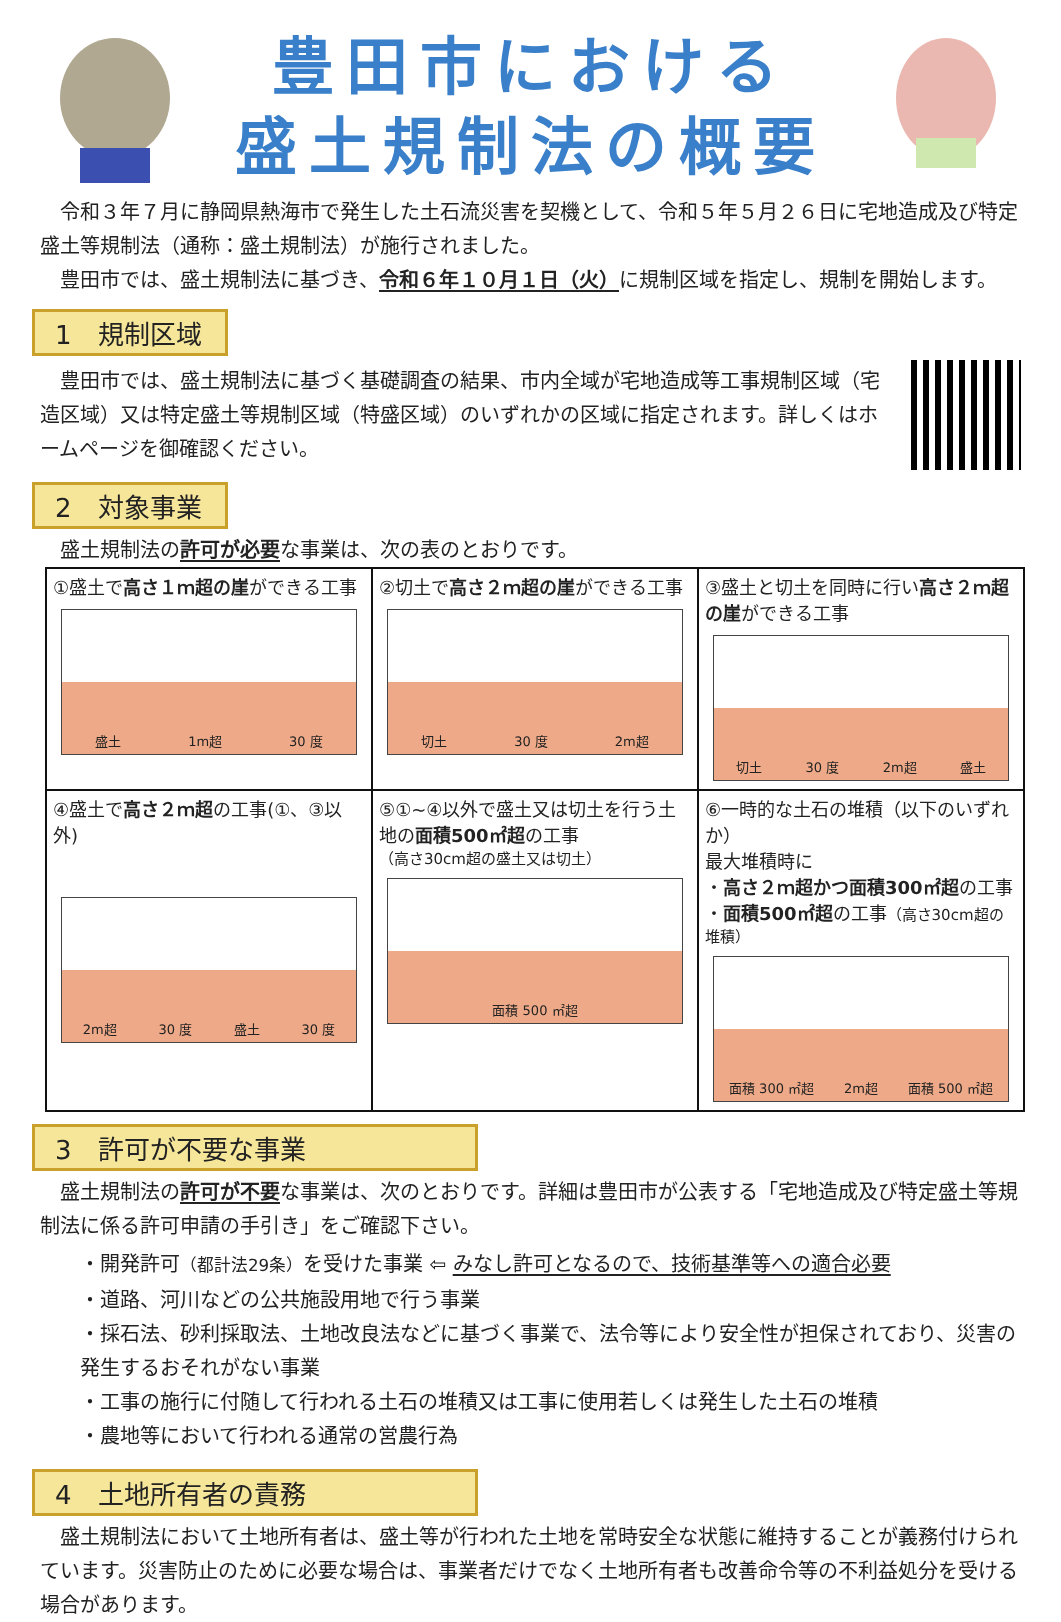豊田市における
盛土規制法の概要
令和３年７月に静岡県熱海市で発生した土石流災害を契機として、令和５年５月２６日に宅地造成及び特定盛土等規制法（通称：盛土規制法）が施行されました。
豊田市では、盛土規制法に基づき、令和６年１０月１日（火）に規制区域を指定し、規制を開始します。
1　規制区域
豊田市では、盛土規制法に基づく基礎調査の結果、市内全域が宅地造成等工事規制区域（宅造区域）又は特定盛土等規制区域（特盛区域）のいずれかの区域に指定されます。詳しくはホームページを御確認ください。
2　対象事業
盛土規制法の許可が必要な事業は、次の表のとおりです。
| ①盛土で 高さ１ｍ超の崖 ができる工事 盛土 1m超 30 度 | ②切土で 高さ２ｍ超の崖 ができる工事 切土 30 度 2m超 | ③盛土と切土を同時に行い 高さ２ｍ超の崖 ができる工事 切土 30 度 2m超 盛土 |
| ④盛土で 高さ２ｍ超 の工事(①、③以外) 2m超 30 度 盛土 30 度 | ⑤①~④以外で盛土又は切土を行う土地の 面積500㎡超 の工事 （高さ30cm超の盛土又は切土） 面積 500 ㎡超 | ⑥一時的な土石の堆積（以下のいずれか） 最大堆積時に ・ 高さ２ｍ超かつ面積300㎡超 の工事 ・ 面積500㎡超 の工事 （高さ30cm超の堆積） 面積 300 ㎡超 2m超 面積 500 ㎡超 |
3　許可が不要な事業
盛土規制法の許可が不要な事業は、次のとおりです。詳細は豊田市が公表する「宅地造成及び特定盛土等規制法に係る許可申請の手引き」をご確認下さい。
・開発許可（都計法29条）を受けた事業 ⇦ みなし許可となるので、技術基準等への適合必要
・道路、河川などの公共施設用地で行う事業
・採石法、砂利採取法、土地改良法などに基づく事業で、法令等により安全性が担保されており、災害の発生するおそれがない事業
・工事の施行に付随して行われる土石の堆積又は工事に使用若しくは発生した土石の堆積
・農地等において行われる通常の営農行為
4　土地所有者の責務
盛土規制法において土地所有者は、盛土等が行われた土地を常時安全な状態に維持することが義務付けられています。災害防止のために必要な場合は、事業者だけでなく土地所有者も改善命令等の不利益処分を受ける場合があります。